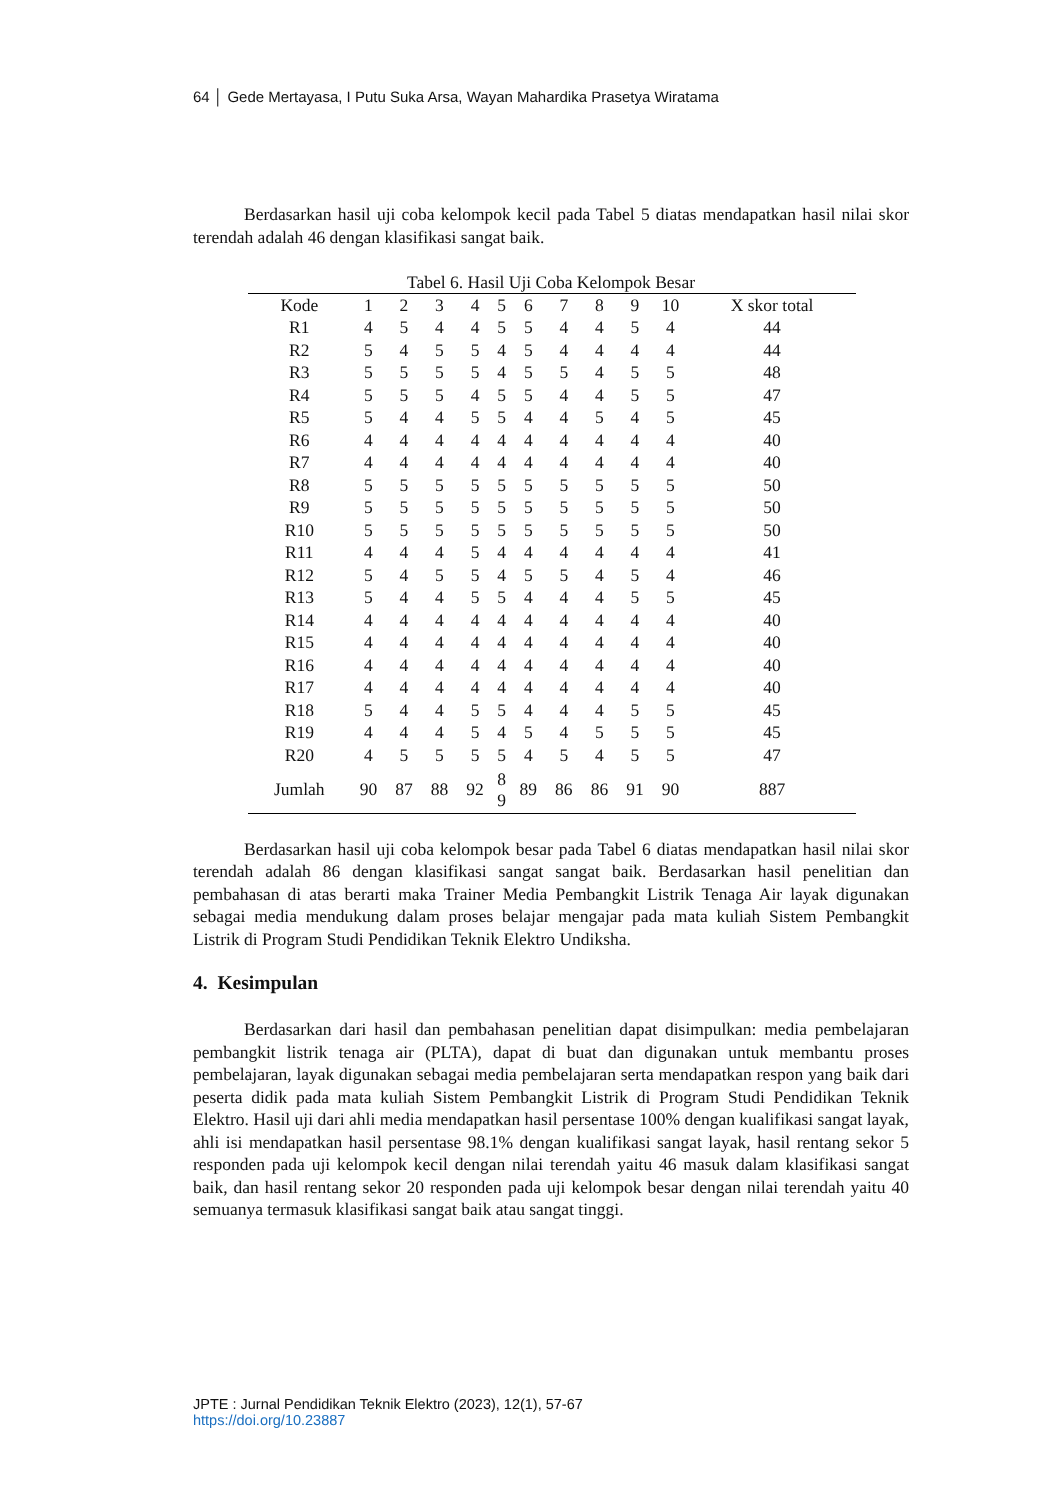64 │ Gede Mertayasa, I Putu Suka Arsa, Wayan Mahardika Prasetya Wiratama
Berdasarkan hasil uji coba kelompok kecil pada Tabel 5 diatas mendapatkan hasil nilai skor terendah adalah 46 dengan klasifikasi sangat baik.
Tabel 6. Hasil Uji Coba Kelompok Besar
| Kode | 1 | 2 | 3 | 4 | 5 | 6 | 7 | 8 | 9 | 10 | X skor total |
| --- | --- | --- | --- | --- | --- | --- | --- | --- | --- | --- | --- |
| R1 | 4 | 5 | 4 | 4 | 5 | 5 | 4 | 4 | 5 | 4 | 44 |
| R2 | 5 | 4 | 5 | 5 | 4 | 5 | 4 | 4 | 4 | 4 | 44 |
| R3 | 5 | 5 | 5 | 5 | 4 | 5 | 5 | 4 | 5 | 5 | 48 |
| R4 | 5 | 5 | 5 | 4 | 5 | 5 | 4 | 4 | 5 | 5 | 47 |
| R5 | 5 | 4 | 4 | 5 | 5 | 4 | 4 | 5 | 4 | 5 | 45 |
| R6 | 4 | 4 | 4 | 4 | 4 | 4 | 4 | 4 | 4 | 4 | 40 |
| R7 | 4 | 4 | 4 | 4 | 4 | 4 | 4 | 4 | 4 | 4 | 40 |
| R8 | 5 | 5 | 5 | 5 | 5 | 5 | 5 | 5 | 5 | 5 | 50 |
| R9 | 5 | 5 | 5 | 5 | 5 | 5 | 5 | 5 | 5 | 5 | 50 |
| R10 | 5 | 5 | 5 | 5 | 5 | 5 | 5 | 5 | 5 | 5 | 50 |
| R11 | 4 | 4 | 4 | 5 | 4 | 4 | 4 | 4 | 4 | 4 | 41 |
| R12 | 5 | 4 | 5 | 5 | 4 | 5 | 5 | 4 | 5 | 4 | 46 |
| R13 | 5 | 4 | 4 | 5 | 5 | 4 | 4 | 4 | 5 | 5 | 45 |
| R14 | 4 | 4 | 4 | 4 | 4 | 4 | 4 | 4 | 4 | 4 | 40 |
| R15 | 4 | 4 | 4 | 4 | 4 | 4 | 4 | 4 | 4 | 4 | 40 |
| R16 | 4 | 4 | 4 | 4 | 4 | 4 | 4 | 4 | 4 | 4 | 40 |
| R17 | 4 | 4 | 4 | 4 | 4 | 4 | 4 | 4 | 4 | 4 | 40 |
| R18 | 5 | 4 | 4 | 5 | 5 | 4 | 4 | 4 | 5 | 5 | 45 |
| R19 | 4 | 4 | 4 | 5 | 4 | 5 | 4 | 5 | 5 | 5 | 45 |
| R20 | 4 | 5 | 5 | 5 | 5 | 4 | 5 | 4 | 5 | 5 | 47 |
| Jumlah | 90 | 87 | 88 | 92 | 8 9 | 89 | 86 | 86 | 91 | 90 | 887 |
Berdasarkan hasil uji coba kelompok besar pada Tabel 6 diatas mendapatkan hasil nilai skor terendah adalah 86 dengan klasifikasi sangat sangat baik. Berdasarkan hasil penelitian dan pembahasan di atas berarti maka Trainer Media Pembangkit Listrik Tenaga Air layak digunakan sebagai media mendukung dalam proses belajar mengajar pada mata kuliah Sistem Pembangkit Listrik di Program Studi Pendidikan Teknik Elektro Undiksha.
4. Kesimpulan
Berdasarkan dari hasil dan pembahasan penelitian dapat disimpulkan: media pembelajaran pembangkit listrik tenaga air (PLTA), dapat di buat dan digunakan untuk membantu proses pembelajaran, layak digunakan sebagai media pembelajaran serta mendapatkan respon yang baik dari peserta didik pada mata kuliah Sistem Pembangkit Listrik di Program Studi Pendidikan Teknik Elektro. Hasil uji dari ahli media mendapatkan hasil persentase 100% dengan kualifikasi sangat layak, ahli isi mendapatkan hasil persentase 98.1% dengan kualifikasi sangat layak, hasil rentang sekor 5 responden pada uji kelompok kecil dengan nilai terendah yaitu 46 masuk dalam klasifikasi sangat baik, dan hasil rentang sekor 20 responden pada uji kelompok besar dengan nilai terendah yaitu 40 semuanya termasuk klasifikasi sangat baik atau sangat tinggi.
JPTE : Jurnal Pendidikan Teknik Elektro (2023), 12(1), 57-67
https://doi.org/10.23887